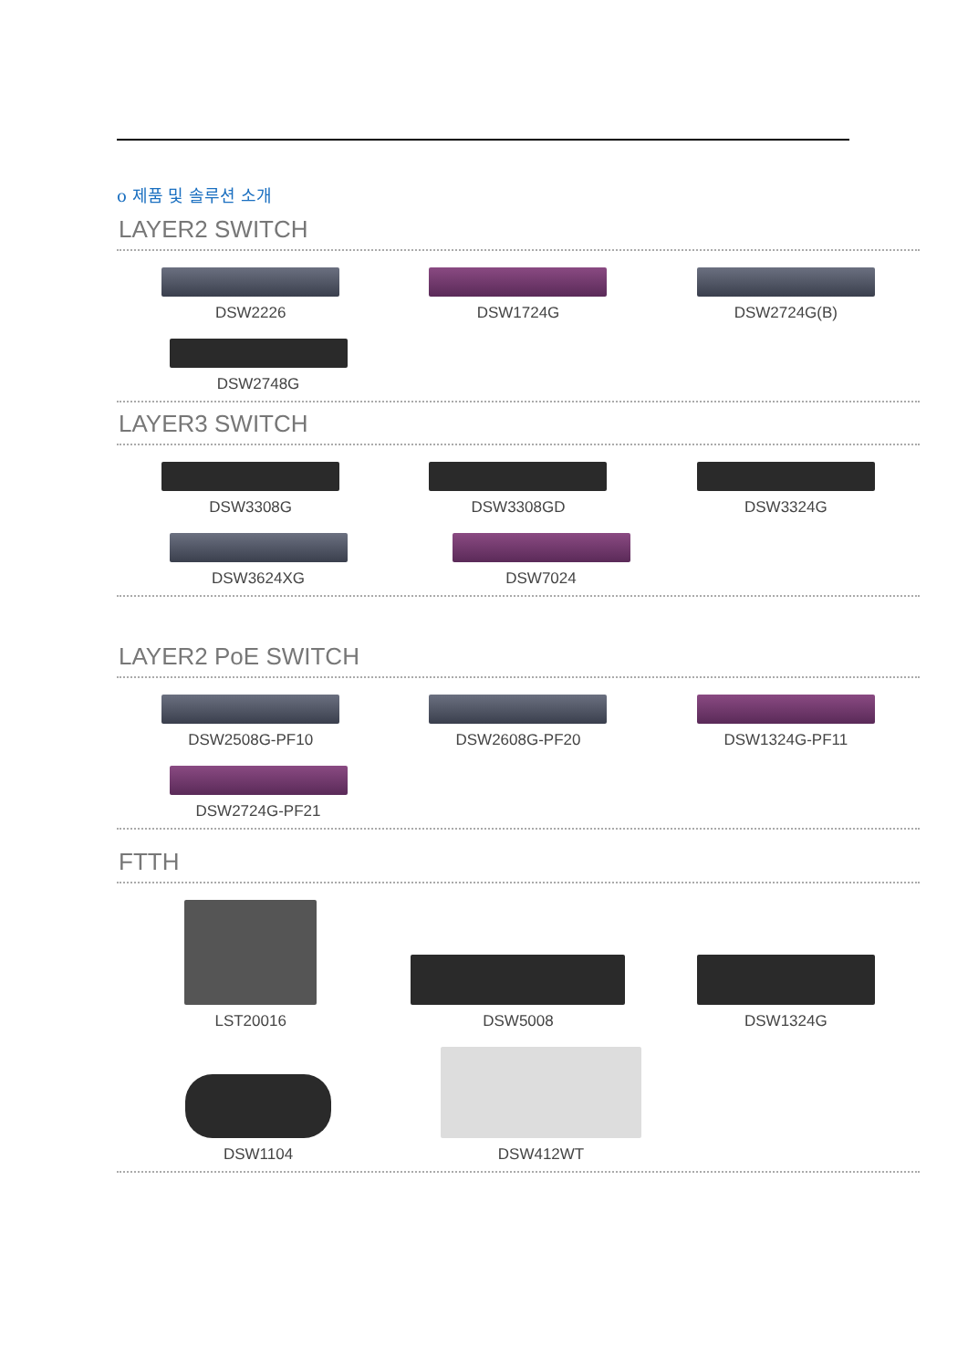o 제품 및 솔루션 소개
LAYER2 SWITCH
DSW2226 DSW1724G DSW2724G(B)
DSW2748G
LAYER3 SWITCH
DSW3308G DSW3308GD DSW3324G
DSW3624XG DSW7024
LAYER2 PoE SWITCH
DSW2508G-PF10 DSW2608G-PF20 DSW1324G-PF11
DSW2724G-PF21
FTTH
LST20016
DSW5008
DSW1324G
DSW1104
DSW412WT